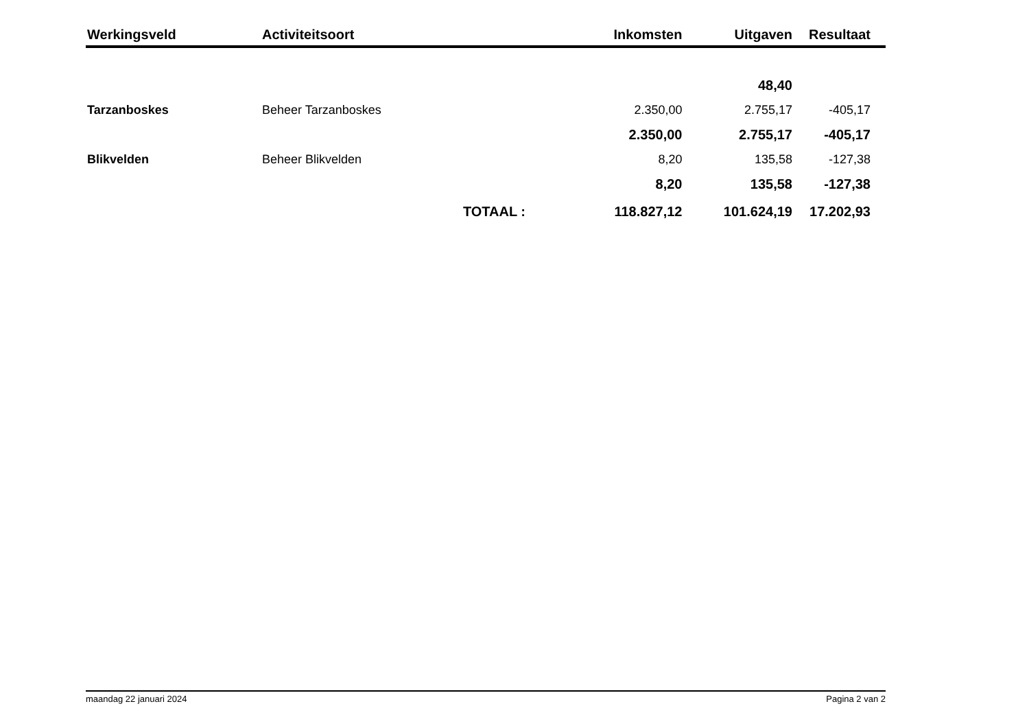| Werkingsveld | Activiteitsoort | | Inkomsten | Uitgaven | Resultaat |
| --- | --- | --- | --- | --- | --- |
| | | | | 48,40 | |
| Tarzanboskes | Beheer Tarzanboskes | | 2.350,00 | 2.755,17 | -405,17 |
| | | | 2.350,00 | 2.755,17 | -405,17 |
| Blikvelden | Beheer Blikvelden | | 8,20 | 135,58 | -127,38 |
| | | | 8,20 | 135,58 | -127,38 |
| | | TOTAAL : | 118.827,12 | 101.624,19 | 17.202,93 |
maandag 22 januari 2024 Pagina 2 van 2